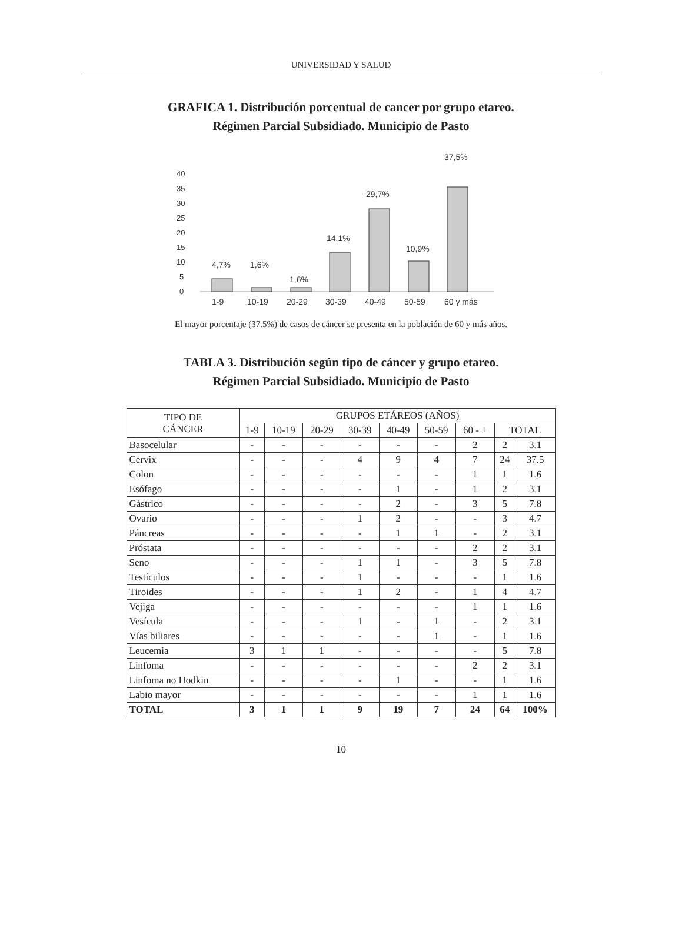UNIVERSIDAD Y SALUD
GRAFICA 1. Distribución porcentual de cancer por grupo etareo.
Régimen Parcial Subsidiado. Municipio de Pasto
40
35
30
25
20
15
10
5
0
4,7%
1,6%
1,6%
14,1%
29,7%
10,9%
37,5%
1-9
10-19
20-29
30-39
40-49
50-59
60 y más
El mayor porcentaje (37.5%) de casos de cáncer se presenta en la población de 60 y más años.
TABLA 3. Distribución según tipo de cáncer y grupo etareo.
Régimen Parcial Subsidiado. Municipio de Pasto
| TIPO DE CÁNCER | GRUPOS ETÁREOS (AÑOS) | | | | | | | | |
| --- | --- | --- | --- | --- | --- | --- | --- | --- | --- |
| | 1-9 | 10-19 | 20-29 | 30-39 | 40-49 | 50-59 | 60 - + | TOTAL | |
| Basocelular | - | - | - | - | - | - | 2 | 2 | 3.1 |
| Cervix | - | - | - | 4 | 9 | 4 | 7 | 24 | 37.5 |
| Colon | - | - | - | - | - | - | 1 | 1 | 1.6 |
| Esófago | - | - | - | - | 1 | - | 1 | 2 | 3.1 |
| Gástrico | - | - | - | - | 2 | - | 3 | 5 | 7.8 |
| Ovario | - | - | - | 1 | 2 | - | - | 3 | 4.7 |
| Páncreas | - | - | - | - | 1 | 1 | - | 2 | 3.1 |
| Próstata | - | - | - | - | - | - | 2 | 2 | 3.1 |
| Seno | - | - | - | 1 | 1 | - | 3 | 5 | 7.8 |
| Testículos | - | - | - | 1 | - | - | - | 1 | 1.6 |
| Tiroides | - | - | - | 1 | 2 | - | 1 | 4 | 4.7 |
| Vejiga | - | - | - | - | - | - | 1 | 1 | 1.6 |
| Vesícula | - | - | - | 1 | - | 1 | - | 2 | 3.1 |
| Vías biliares | - | - | - | - | - | 1 | - | 1 | 1.6 |
| Leucemia | 3 | 1 | 1 | - | - | - | - | 5 | 7.8 |
| Linfoma | - | - | - | - | - | - | 2 | 2 | 3.1 |
| Linfoma no Hodkin | - | - | - | - | 1 | - | - | 1 | 1.6 |
| Labio mayor | - | - | - | - | - | - | 1 | 1 | 1.6 |
| TOTAL | 3 | 1 | 1 | 9 | 19 | 7 | 24 | 64 | 100% |
10